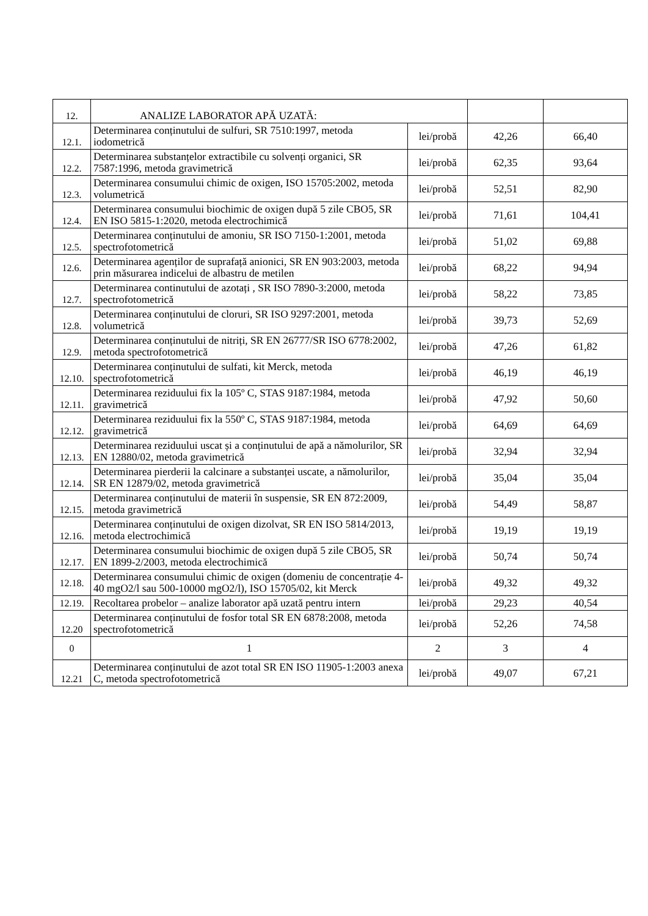| 12. | ANALIZE LABORATOR APĂ UZATĂ: | | | |
| 12.1. | Determinarea conținutului de sulfuri, SR 7510:1997, metoda iodometrică | lei/probă | 42,26 | 66,40 |
| 12.2. | Determinarea substanțelor extractibile cu solvenți organici, SR 7587:1996, metoda gravimetrică | lei/probă | 62,35 | 93,64 |
| 12.3. | Determinarea consumului chimic de oxigen, ISO 15705:2002, metoda volumetrică | lei/probă | 52,51 | 82,90 |
| 12.4. | Determinarea consumului biochimic de oxigen după 5 zile CBO5, SR EN ISO 5815-1:2020, metoda electrochimică | lei/probă | 71,61 | 104,41 |
| 12.5. | Determinarea conținutului de amoniu, SR ISO 7150-1:2001, metoda spectrofotometrică | lei/probă | 51,02 | 69,88 |
| 12.6. | Determinarea agenților de suprafață anionici, SR EN 903:2003, metoda prin măsurarea indicelui de albastru de metilen | lei/probă | 68,22 | 94,94 |
| 12.7. | Determinarea continutului de azotați , SR ISO 7890-3:2000, metoda spectrofotometrică | lei/probă | 58,22 | 73,85 |
| 12.8. | Determinarea conținutului de cloruri, SR ISO 9297:2001, metoda volumetrică | lei/probă | 39,73 | 52,69 |
| 12.9. | Determinarea conținutului de nitriți, SR EN 26777/SR ISO 6778:2002, metoda spectrofotometrică | lei/probă | 47,26 | 61,82 |
| 12.10. | Determinarea conținutului de sulfati, kit Merck, metoda spectrofotometrică | lei/probă | 46,19 | 46,19 |
| 12.11. | Determinarea reziduului fix la 105º C, STAS 9187:1984, metoda gravimetrică | lei/probă | 47,92 | 50,60 |
| 12.12. | Determinarea reziduului fix la 550º C, STAS 9187:1984, metoda gravimetrică | lei/probă | 64,69 | 64,69 |
| 12.13. | Determinarea reziduului uscat și a conținutului de apă a nămolurilor, SR EN 12880/02, metoda gravimetrică | lei/probă | 32,94 | 32,94 |
| 12.14. | Determinarea pierderii la calcinare a substanței uscate, a nămolurilor, SR EN 12879/02, metoda gravimetrică | lei/probă | 35,04 | 35,04 |
| 12.15. | Determinarea conținutului de materii în suspensie, SR EN 872:2009, metoda gravimetrică | lei/probă | 54,49 | 58,87 |
| 12.16. | Determinarea conținutului de oxigen dizolvat, SR EN ISO 5814/2013, metoda electrochimică | lei/probă | 19,19 | 19,19 |
| 12.17. | Determinarea consumului biochimic de oxigen după 5 zile CBO5, SR EN 1899-2/2003, metoda electrochimică | lei/probă | 50,74 | 50,74 |
| 12.18. | Determinarea consumului chimic de oxigen (domeniu de concentrație 4-40 mgO2/l sau 500-10000 mgO2/l), ISO 15705/02, kit Merck | lei/probă | 49,32 | 49,32 |
| 12.19. | Recoltarea probelor – analize laborator apă uzată pentru intern | lei/probă | 29,23 | 40,54 |
| 12.20 | Determinarea conținutului de fosfor total SR EN 6878:2008, metoda spectrofotometrică | lei/probă | 52,26 | 74,58 |
| 0 | 1 | 2 | 3 | 4 |
| 12.21 | Determinarea conținutului de azot total SR EN ISO 11905-1:2003 anexa C, metoda spectrofotometrică | lei/probă | 49,07 | 67,21 |